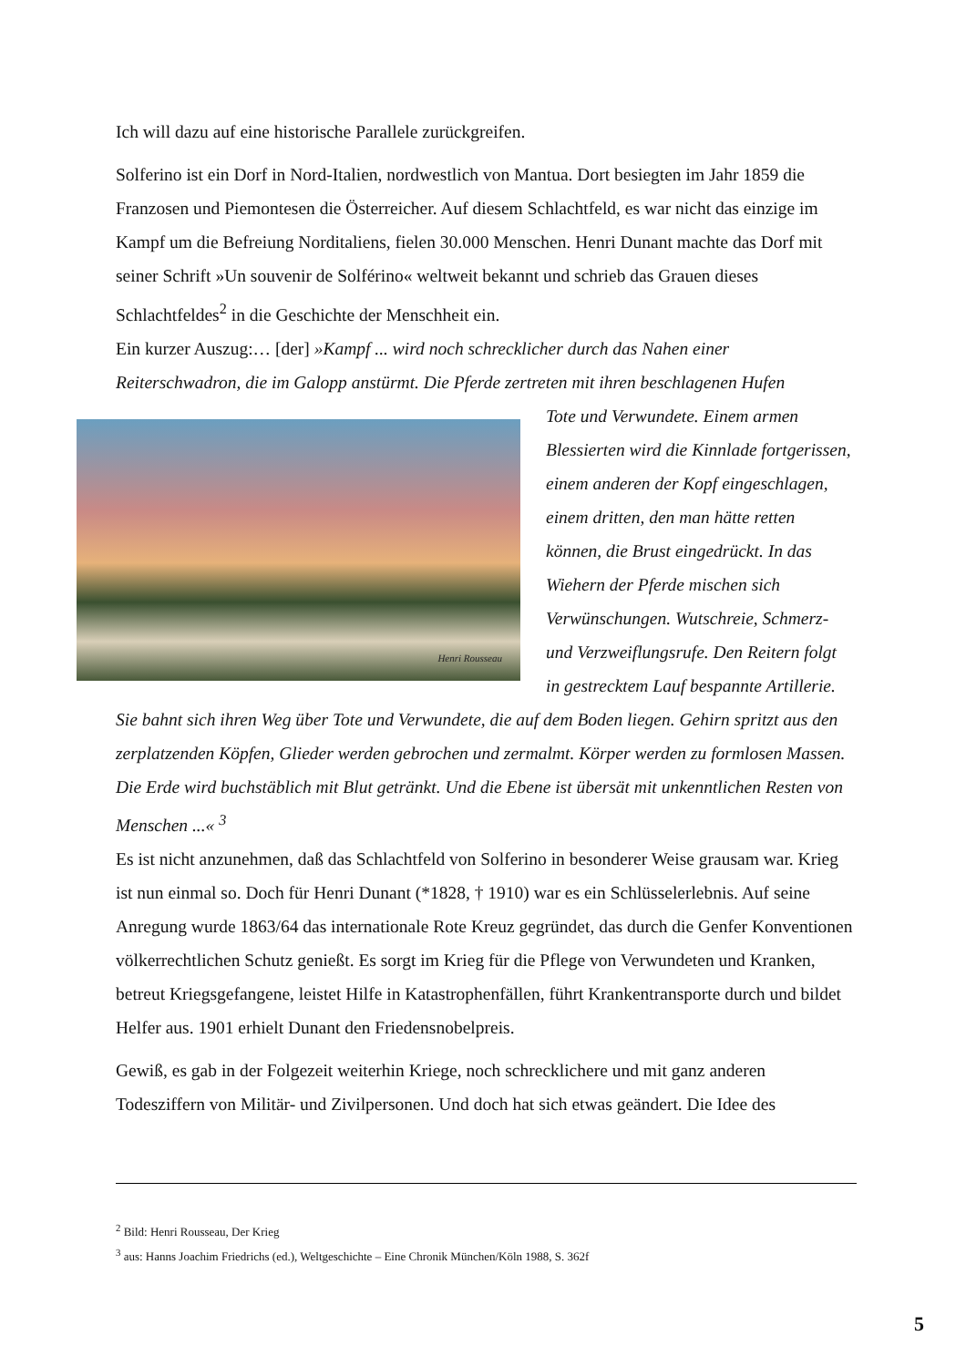Ich will dazu auf eine historische Parallele zurückgreifen.
Solferino ist ein Dorf in Nord-Italien, nordwestlich von Mantua. Dort besiegten im Jahr 1859 die Franzosen und Piemontesen die Österreicher. Auf diesem Schlachtfeld, es war nicht das einzige im Kampf um die Befreiung Norditaliens, fielen 30.000 Menschen. Henri Dunant machte das Dorf mit seiner Schrift »Un souvenir de Solférino« weltweit bekannt und schrieb das Grauen dieses Schlachtfeldes<sup>2</sup> in die Geschichte der Menschheit ein.
Ein kurzer Auszug:… [der] »Kampf ... wird noch schrecklicher durch das Nahen einer Reiterschwadron, die im Galopp anstürmt. Die Pferde zertreten mit ihren beschlagenen Hufen
Henri Rousseau
Tote und Verwundete. Einem armen Blessierten wird die Kinnlade fortgerissen, einem anderen der Kopf eingeschlagen, einem dritten, den man hätte retten können, die Brust eingedrückt. In das Wiehern der Pferde mischen sich Verwünschungen. Wutschreie, Schmerz- und Verzweiflungsrufe. Den Reitern folgt in gestrecktem Lauf bespannte Artillerie. Sie bahnt sich ihren Weg über Tote und Verwundete, die auf dem Boden liegen. Gehirn spritzt aus den zerplatzenden Köpfen, Glieder werden gebrochen und zermalmt. Körper werden zu formlosen Massen. Die Erde wird buchstäblich mit Blut getränkt. Und die Ebene ist übersät mit unkenntlichen Resten von Menschen ...« <sup>3</sup>
Es ist nicht anzunehmen, daß das Schlachtfeld von Solferino in besonderer Weise grausam war. Krieg ist nun einmal so. Doch für Henri Dunant (*1828, † 1910) war es ein Schlüsselerlebnis. Auf seine Anregung wurde 1863/64 das internationale Rote Kreuz gegründet, das durch die Genfer Konventionen völkerrechtlichen Schutz genießt. Es sorgt im Krieg für die Pflege von Verwundeten und Kranken, betreut Kriegsgefangene, leistet Hilfe in Katastrophenfällen, führt Krankentransporte durch und bildet Helfer aus. 1901 erhielt Dunant den Friedensnobelpreis.
Gewiß, es gab in der Folgezeit weiterhin Kriege, noch schrecklichere und mit ganz anderen Todesziffern von Militär- und Zivilpersonen. Und doch hat sich etwas geändert. Die Idee des
<sup>2</sup> Bild: Henri Rousseau, Der Krieg
<sup>3</sup> aus: Hanns Joachim Friedrichs (ed.), Weltgeschichte – Eine Chronik München/Köln 1988, S. 362f
5